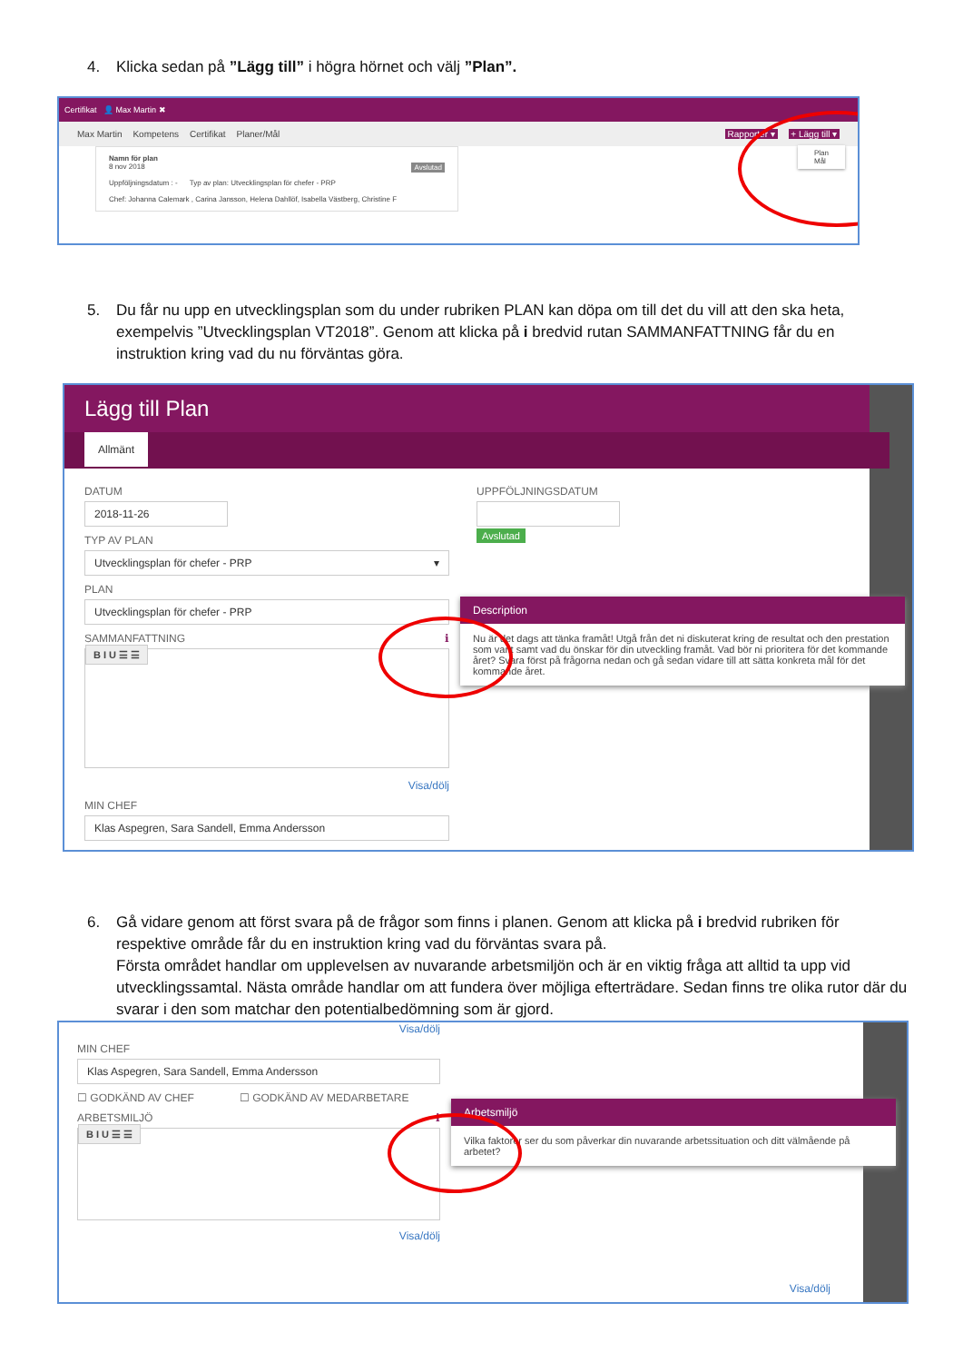4. Klicka sedan på ”Lägg till” i högra hörnet och välj ”Plan”.
Certifikat 👤 Max Martin ✖
Max Martin Kompetens Certifikat Planer/Mål Rapporter ▾ + Lägg till ▾
Plan
Mål
Namn för plan
8 nov 2018 Avslutad
Uppföljningsdatum : - Typ av plan: Utvecklingsplan för chefer - PRP
Chef: Johanna Calemark , Carina Jansson, Helena Dahllöf, Isabella Västberg, Christine F
5. Du får nu upp en utvecklingsplan som du under rubriken PLAN kan döpa om till det du vill att den ska heta, exempelvis ”Utvecklingsplan VT2018”. Genom att klicka på i bredvid rutan SAMMANFATTNING får du en instruktion kring vad du nu förväntas göra.
Lägg till Plan
Allmänt
DATUM
2018-11-26
TYP AV PLAN
Utvecklingsplan för chefer - PRP ▾
PLAN
Utvecklingsplan för chefer - PRP
SAMMANFATTNING ℹ
B I U ☰ ☰
Visa/dölj
MIN CHEF
Klas Aspegren, Sara Sandell, Emma Andersson
UPPFÖLJNINGSDATUM
Avslutad
Description
Nu är det dags att tänka framåt! Utgå från det ni diskuterat kring de resultat och den prestation som varit samt vad du önskar för din utveckling framåt. Vad bör ni prioritera för det kommande året? Svara först på frågorna nedan och gå sedan vidare till att sätta konkreta mål för det kommande året.
6. Gå vidare genom att först svara på de frågor som finns i planen. Genom att klicka på i bredvid rubriken för respektive område får du en instruktion kring vad du förväntas svara på.
Första området handlar om upplevelsen av nuvarande arbetsmiljön och är en viktig fråga att alltid ta upp vid utvecklingssamtal. Nästa område handlar om att fundera över möjliga efterträdare. Sedan finns tre olika rutor där du svarar i den som matchar den potentialbedömning som är gjord.
Visa/dölj
MIN CHEF
Klas Aspegren, Sara Sandell, Emma Andersson
☐ GODKÄND AV CHEF ☐ GODKÄND AV MEDARBETARE
ARBETSMILJÖ ℹ
B I U ☰ ☰
Visa/dölj
Visa/dölj
Arbetsmiljö
Vilka faktorer ser du som påverkar din nuvarande arbetssituation och ditt välmående på arbetet?